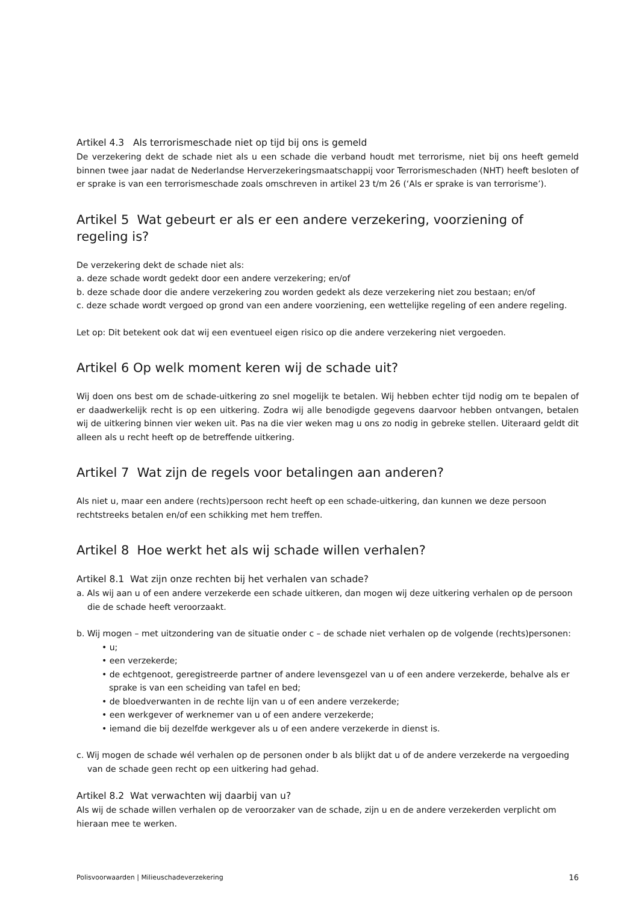Artikel 4.3 Als terrorismeschade niet op tijd bij ons is gemeld
De verzekering dekt de schade niet als u een schade die verband houdt met terrorisme, niet bij ons heeft gemeld binnen twee jaar nadat de Nederlandse Herverzekeringsmaatschappij voor Terrorismeschaden (NHT) heeft besloten of er sprake is van een terrorismeschade zoals omschreven in artikel 23 t/m 26 (‘Als er sprake is van terrorisme’).
Artikel 5 Wat gebeurt er als er een andere verzekering, voorziening of regeling is?
De verzekering dekt de schade niet als:
a. deze schade wordt gedekt door een andere verzekering; en/of
b. deze schade door die andere verzekering zou worden gedekt als deze verzekering niet zou bestaan; en/of
c. deze schade wordt vergoed op grond van een andere voorziening, een wettelijke regeling of een andere regeling.
Let op: Dit betekent ook dat wij een eventueel eigen risico op die andere verzekering niet vergoeden.
Artikel 6 Op welk moment keren wij de schade uit?
Wij doen ons best om de schade-uitkering zo snel mogelijk te betalen. Wij hebben echter tijd nodig om te bepalen of er daadwerkelijk recht is op een uitkering. Zodra wij alle benodigde gegevens daarvoor hebben ontvangen, betalen wij de uitkering binnen vier weken uit. Pas na die vier weken mag u ons zo nodig in gebreke stellen. Uiteraard geldt dit alleen als u recht heeft op de betreffende uitkering.
Artikel 7 Wat zijn de regels voor betalingen aan anderen?
Als niet u, maar een andere (rechts)persoon recht heeft op een schade-uitkering, dan kunnen we deze persoon rechtstreeks betalen en/of een schikking met hem treffen.
Artikel 8 Hoe werkt het als wij schade willen verhalen?
Artikel 8.1 Wat zijn onze rechten bij het verhalen van schade?
a. Als wij aan u of een andere verzekerde een schade uitkeren, dan mogen wij deze uitkering verhalen op de persoon die de schade heeft veroorzaakt.
b. Wij mogen – met uitzondering van de situatie onder c – de schade niet verhalen op de volgende (rechts)personen:
• u;
• een verzekerde;
• de echtgenoot, geregistreerde partner of andere levensgezel van u of een andere verzekerde, behalve als er sprake is van een scheiding van tafel en bed;
• de bloedverwanten in de rechte lijn van u of een andere verzekerde;
• een werkgever of werknemer van u of een andere verzekerde;
• iemand die bij dezelfde werkgever als u of een andere verzekerde in dienst is.
c. Wij mogen de schade wél verhalen op de personen onder b als blijkt dat u of de andere verzekerde na vergoeding van de schade geen recht op een uitkering had gehad.
Artikel 8.2 Wat verwachten wij daarbij van u?
Als wij de schade willen verhalen op de veroorzaker van de schade, zijn u en de andere verzekerden verplicht om hieraan mee te werken.
Polisvoorwaarden | Milieuschadeverzekering 16